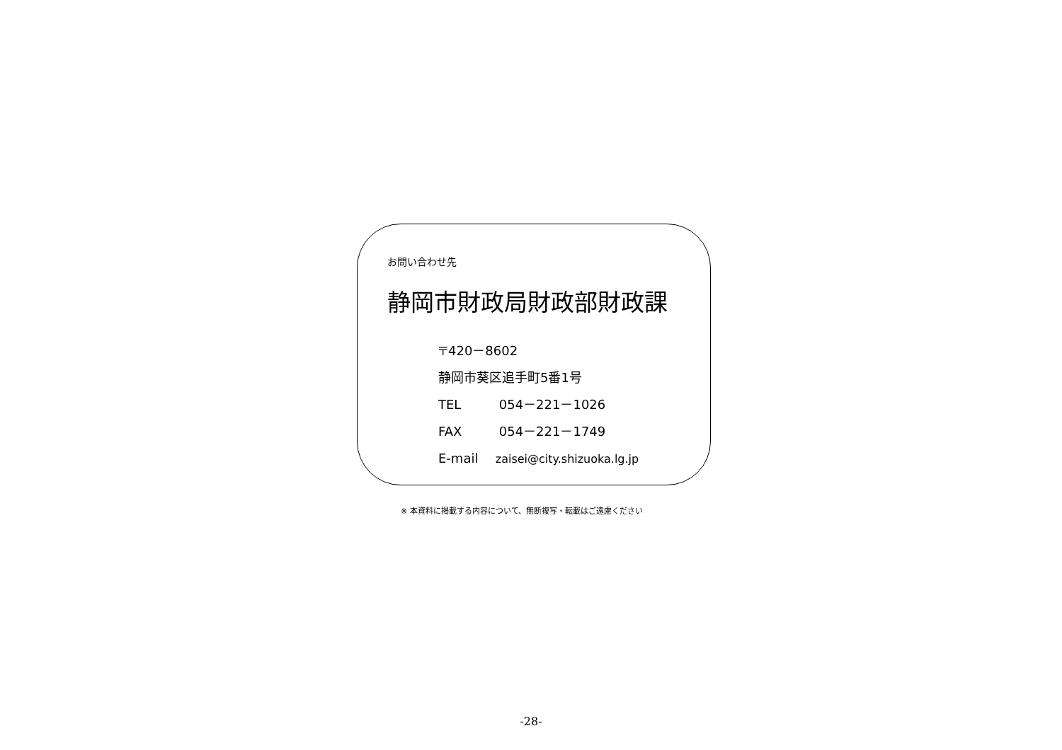お問い合わせ先
静岡市財政局財政部財政課
〒420－8602
静岡市葵区追手町5番1号
TEL 054－221－1026
FAX 054－221－1749
E-mail zaisei@city.shizuoka.lg.jp
※ 本資料に掲載する内容について、無断複写・転載はご遠慮ください
-28-